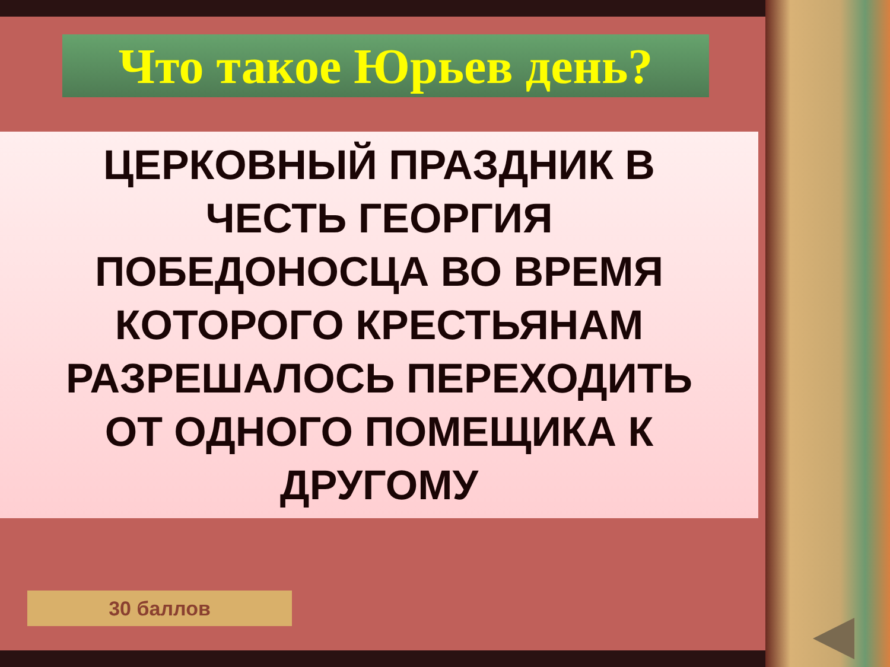Что такое Юрьев день?
ЦЕРКОВНЫЙ ПРАЗДНИК В
ЧЕСТЬ ГЕОРГИЯ
ПОБЕДОНОСЦА ВО ВРЕМЯ
КОТОРОГО КРЕСТЬЯНАМ
РАЗРЕШАЛОСЬ ПЕРЕХОДИТЬ
ОТ ОДНОГО ПОМЕЩИКА К
ДРУГОМУ
30 баллов